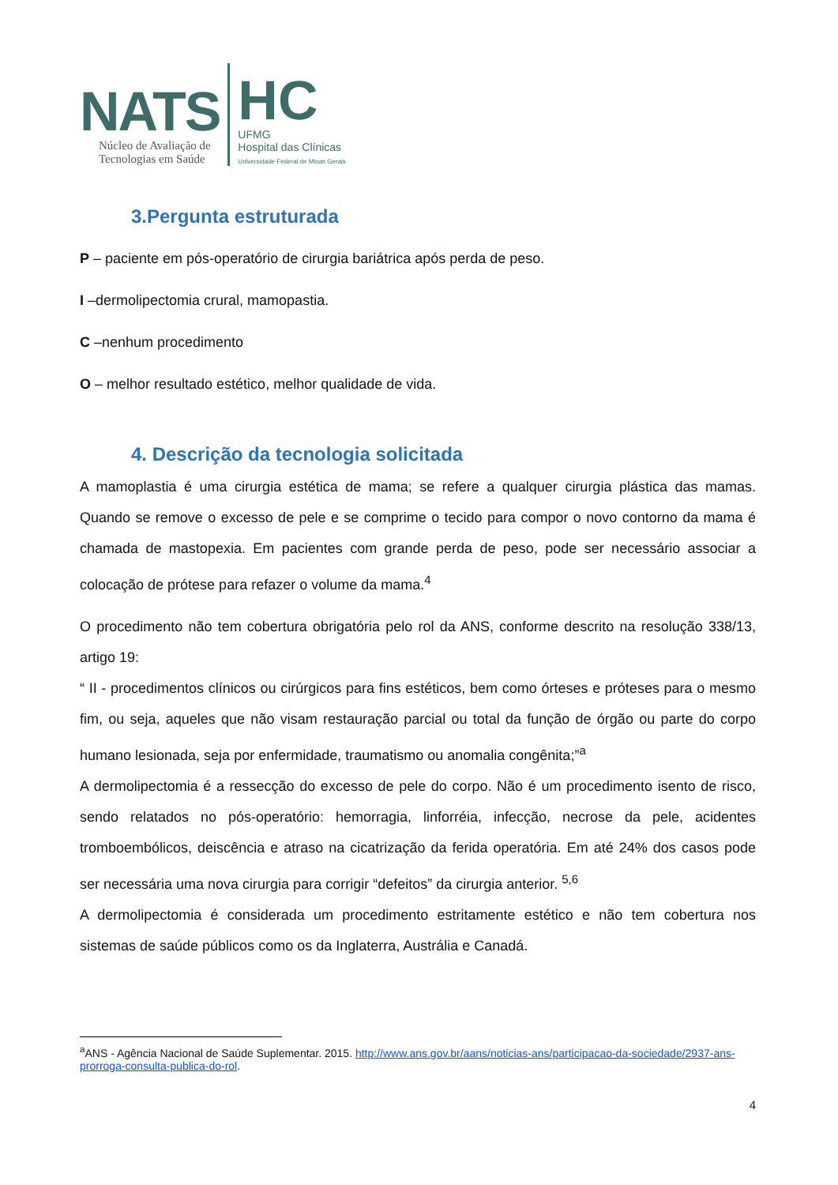NATS
Núcleo de Avaliação de
Tecnologias em Saúde
HC
UFMG
Hospital das Clínicas
Universidade Federal de Minas Gerais
3.Pergunta estruturada
P – paciente em pós-operatório de cirurgia bariátrica após perda de peso.
I –dermolipectomia crural, mamopastia.
C –nenhum procedimento
O – melhor resultado estético, melhor qualidade de vida.
4. Descrição da tecnologia solicitada
A mamoplastia é uma cirurgia estética de mama; se refere a qualquer cirurgia plástica das mamas. Quando se remove o excesso de pele e se comprime o tecido para compor o novo contorno da mama é chamada de mastopexia. Em pacientes com grande perda de peso, pode ser necessário associar a colocação de prótese para refazer o volume da mama.<sup>4</sup>
O procedimento não tem cobertura obrigatória pelo rol da ANS, conforme descrito na resolução 338/13, artigo 19:
“ II - procedimentos clínicos ou cirúrgicos para fins estéticos, bem como órteses e próteses para o mesmo fim, ou seja, aqueles que não visam restauração parcial ou total da função de órgão ou parte do corpo humano lesionada, seja por enfermidade, traumatismo ou anomalia congênita;”<sup>a</sup>
A dermolipectomia é a ressecção do excesso de pele do corpo. Não é um procedimento isento de risco, sendo relatados no pós-operatório: hemorragia, linforréia, infecção, necrose da pele, acidentes tromboembólicos, deiscência e atraso na cicatrização da ferida operatória. Em até 24% dos casos pode ser necessária uma nova cirurgia para corrigir “defeitos” da cirurgia anterior. <sup>5,6</sup>
A dermolipectomia é considerada um procedimento estritamente estético e não tem cobertura nos sistemas de saúde públicos como os da Inglaterra, Austrália e Canadá.
<sup>a</sup> ANS - Agência Nacional de Saúde Suplementar. 2015. http://www.ans.gov.br/aans/noticias-ans/participacao-da-sociedade/2937-ans-prorroga-consulta-publica-do-rol.
4